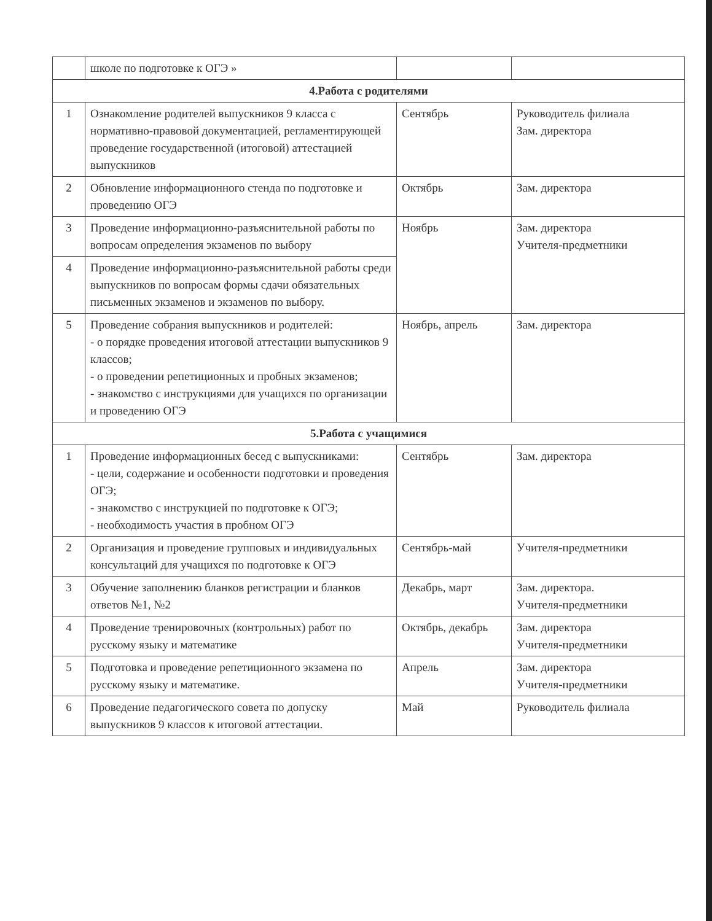| | школе по подготовке к ОГЭ » | | |
| 4.Работа с родителями | | | |
| 1 | Ознакомление родителей выпускников 9 класса с нормативно-правовой документацией, регламентирующей проведение государственной (итоговой) аттестацией выпускников | Сентябрь | Руководитель филиала Зам. директора |
| 2 | Обновление информационного стенда по подготовке и проведению ОГЭ | Октябрь | Зам. директора |
| 3 | Проведение информационно-разъяснительной работы по вопросам определения экзаменов по выбору | Ноябрь | Зам. директора Учителя-предметники |
| 4 | Проведение информационно-разъяснительной работы среди выпускников по вопросам формы сдачи обязательных письменных экзаменов и экзаменов по выбору. | | |
| 5 | Проведение собрания выпускников и родителей: - о порядке проведения итоговой аттестации выпускников 9 классов; - о проведении репетиционных и пробных экзаменов; - знакомство с инструкциями для учащихся по организации и проведению ОГЭ | Ноябрь, апрель | Зам. директора |
| 5.Работа с учащимися | | | |
| 1 | Проведение информационных бесед с выпускниками: - цели, содержание и особенности подготовки и проведения ОГЭ; - знакомство с инструкцией по подготовке к ОГЭ; - необходимость участия в пробном ОГЭ | Сентябрь | Зам. директора |
| 2 | Организация и проведение групповых и индивидуальных консультаций для учащихся по подготовке к ОГЭ | Сентябрь-май | Учителя-предметники |
| 3 | Обучение заполнению бланков регистрации и бланков ответов №1, №2 | Декабрь, март | Зам. директора. Учителя-предметники |
| 4 | Проведение тренировочных (контрольных) работ по русскому языку и математике | Октябрь, декабрь | Зам. директора Учителя-предметники |
| 5 | Подготовка и проведение репетиционного экзамена по русскому языку и математике. | Апрель | Зам. директора Учителя-предметники |
| 6 | Проведение педагогического совета по допуску выпускников 9 классов к итоговой аттестации. | Май | Руководитель филиала |